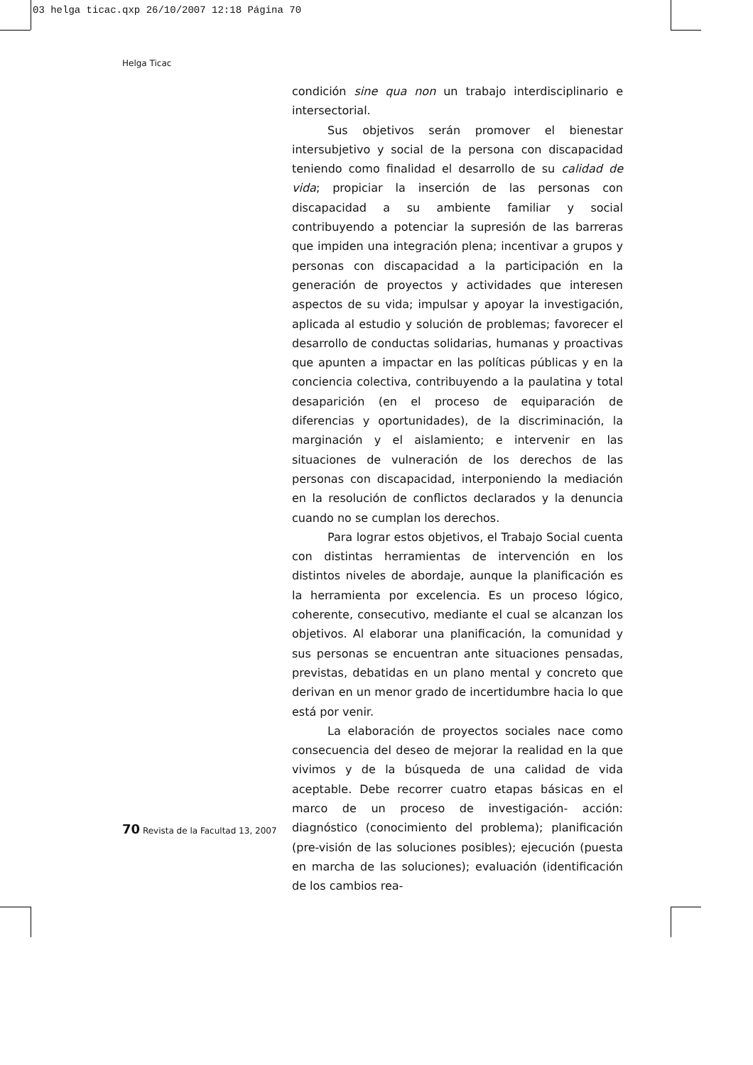03 helga ticac.qxp 26/10/2007 12:18 Página 70
Helga Ticac
condición sine qua non un trabajo interdisciplinario e intersectorial.
Sus objetivos serán promover el bienestar intersubjetivo y social de la persona con discapacidad teniendo como finalidad el desarrollo de su calidad de vida; propiciar la inserción de las personas con discapacidad a su ambiente familiar y social contribuyendo a potenciar la supresión de las barreras que impiden una integración plena; incentivar a grupos y personas con discapacidad a la participación en la generación de proyectos y actividades que interesen aspectos de su vida; impulsar y apoyar la investigación, aplicada al estudio y solución de problemas; favorecer el desarrollo de conductas solidarias, humanas y proactivas que apunten a impactar en las políticas públicas y en la conciencia colectiva, contribuyendo a la paulatina y total desaparición (en el proceso de equiparación de diferencias y oportunidades), de la discriminación, la marginación y el aislamiento; e intervenir en las situaciones de vulneración de los derechos de las personas con discapacidad, interponiendo la mediación en la resolución de conflictos declarados y la denuncia cuando no se cumplan los derechos.
Para lograr estos objetivos, el Trabajo Social cuenta con distintas herramientas de intervención en los distintos niveles de abordaje, aunque la planificación es la herramienta por excelencia. Es un proceso lógico, coherente, consecutivo, mediante el cual se alcanzan los objetivos. Al elaborar una planificación, la comunidad y sus personas se encuentran ante situaciones pensadas, previstas, debatidas en un plano mental y concreto que derivan en un menor grado de incertidumbre hacia lo que está por venir.
La elaboración de proyectos sociales nace como consecuencia del deseo de mejorar la realidad en la que vivimos y de la búsqueda de una calidad de vida aceptable. Debe recorrer cuatro etapas básicas en el marco de un proceso de investigación- acción: diagnóstico (conocimiento del problema); planificación (pre-visión de las soluciones posibles); ejecución (puesta en marcha de las soluciones); evaluación (identificación de los cambios rea-
70 Revista de la Facultad 13, 2007